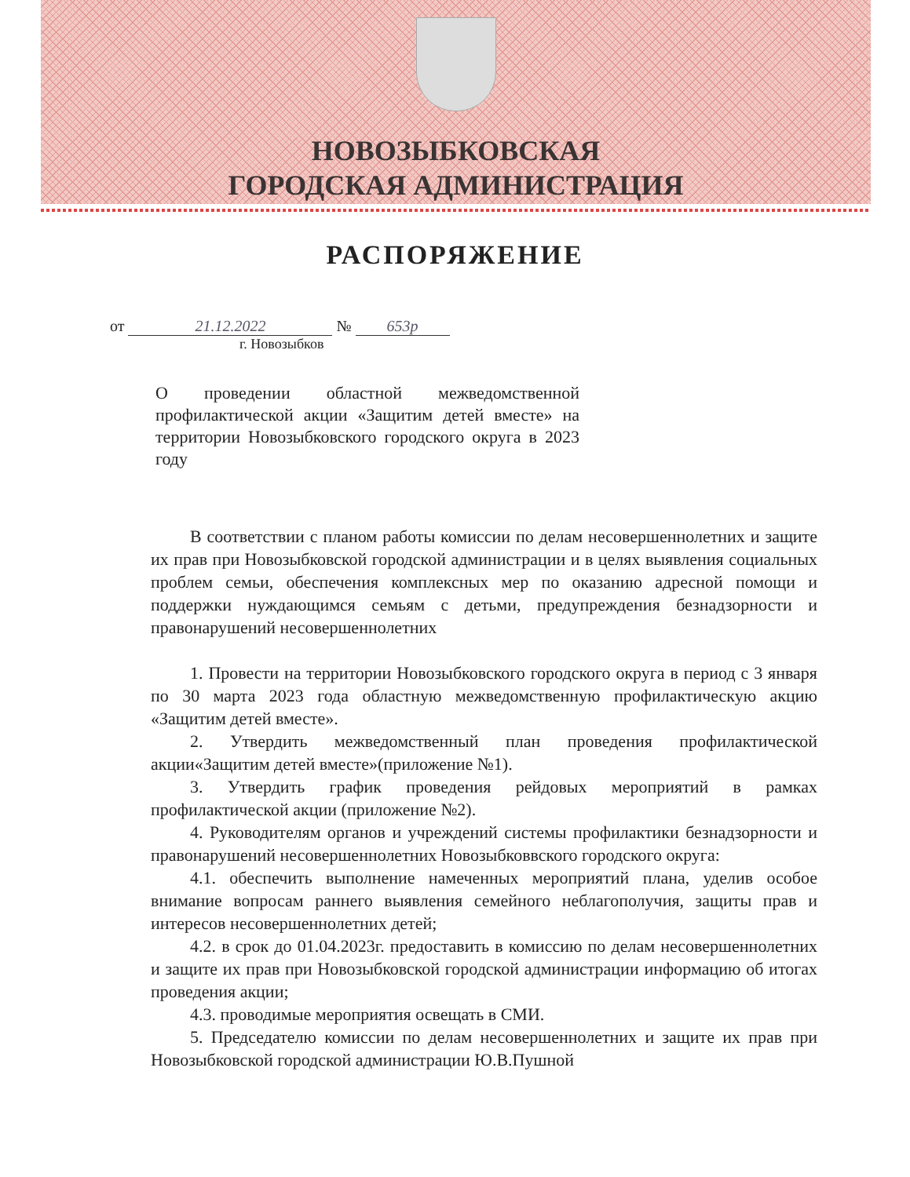НОВОЗЫБКОВСКАЯ
ГОРОДСКАЯ АДМИНИСТРАЦИЯ
РАСПОРЯЖЕНИЕ
от 21.12.2022 № 653р
г. Новозыбков
О проведении областной межведомственной профилактической акции «Защитим детей вместе» на территории Новозыбковского городского округа в 2023 году
В соответствии с планом работы комиссии по делам несовершеннолетних и защите их прав при Новозыбковской городской администрации и в целях выявления социальных проблем семьи, обеспечения комплексных мер по оказанию адресной помощи и поддержки нуждающимся семьям с детьми, предупреждения безнадзорности и правонарушений несовершеннолетних
1. Провести на территории Новозыбковского городского округа в период с 3 января по 30 марта 2023 года областную межведомственную профилактическую акцию «Защитим детей вместе».
2. Утвердить межведомственный план проведения профилактической акции«Защитим детей вместе»(приложение №1).
3. Утвердить график проведения рейдовых мероприятий в рамках профилактической акции (приложение №2).
4. Руководителям органов и учреждений системы профилактики безнадзорности и правонарушений несовершеннолетних Новозыбковвского городского округа:
4.1. обеспечить выполнение намеченных мероприятий плана, уделив особое внимание вопросам раннего выявления семейного неблагополучия, защиты прав и интересов несовершеннолетних детей;
4.2. в срок до 01.04.2023г. предоставить в комиссию по делам несовершеннолетних и защите их прав при Новозыбковской городской администрации информацию об итогах проведения акции;
4.3. проводимые мероприятия освещать в СМИ.
5. Председателю комиссии по делам несовершеннолетних и защите их прав при Новозыбковской городской администрации Ю.В.Пушной